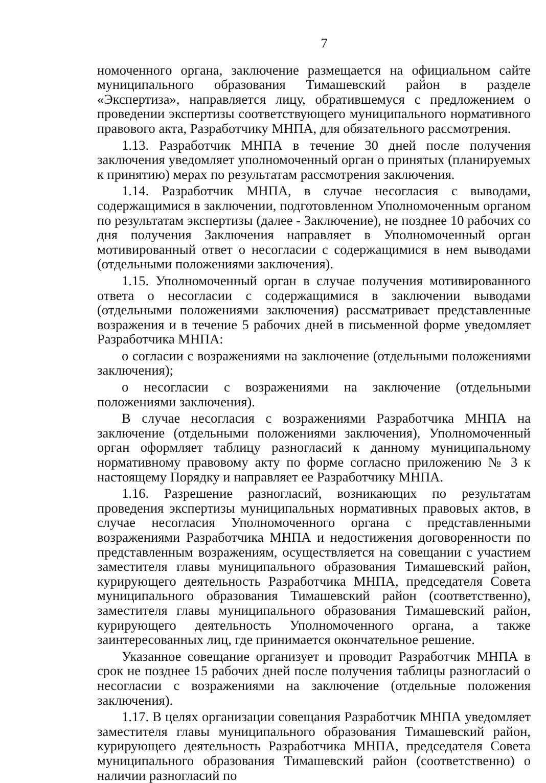7
номоченного органа, заключение размещается на официальном сайте муниципального образования Тимашевский район в разделе «Экспертиза», направляется лицу, обратившемуся с предложением о проведении экспертизы соответствующего муниципального нормативного правового акта, Разработчику МНПА, для обязательного рассмотрения.
1.13. Разработчик МНПА в течение 30 дней после получения заключения уведомляет уполномоченный орган о принятых (планируемых к принятию) мерах по результатам рассмотрения заключения.
1.14. Разработчик МНПА, в случае несогласия с выводами, содержащимися в заключении, подготовленном Уполномоченным органом по результатам экспертизы (далее - Заключение), не позднее 10 рабочих со дня получения Заключения направляет в Уполномоченный орган мотивированный ответ о несогласии с содержащимися в нем выводами (отдельными положениями заключения).
1.15. Уполномоченный орган в случае получения мотивированного ответа о несогласии с содержащимися в заключении выводами (отдельными положениями заключения) рассматривает представленные возражения и в течение 5 рабочих дней в письменной форме уведомляет Разработчика МНПА:
о согласии с возражениями на заключение (отдельными положениями заключения);
о несогласии с возражениями на заключение (отдельными положениями заключения).
В случае несогласия с возражениями Разработчика МНПА на заключение (отдельными положениями заключения), Уполномоченный орган оформляет таблицу разногласий к данному муниципальному нормативному правовому акту по форме согласно приложению № 3 к настоящему Порядку и направляет ее Разработчику МНПА.
1.16. Разрешение разногласий, возникающих по результатам проведения экспертизы муниципальных нормативных правовых актов, в случае несогласия Уполномоченного органа с представленными возражениями Разработчика МНПА и недостижения договоренности по представленным возражениям, осуществляется на совещании с участием заместителя главы муниципального образования Тимашевский район, курирующего деятельность Разработчика МНПА, председателя Совета муниципального образования Тимашевский район (соответственно), заместителя главы муниципального образования Тимашевский район, курирующего деятельность Уполномоченного органа, а также заинтересованных лиц, где принимается окончательное решение.
Указанное совещание организует и проводит Разработчик МНПА в срок не позднее 15 рабочих дней после получения таблицы разногласий о несогласии с возражениями на заключение (отдельные положения заключения).
1.17. В целях организации совещания Разработчик МНПА уведомляет заместителя главы муниципального образования Тимашевский район, курирующего деятельность Разработчика МНПА, председателя Совета муниципального образования Тимашевский район (соответственно) о наличии разногласий по